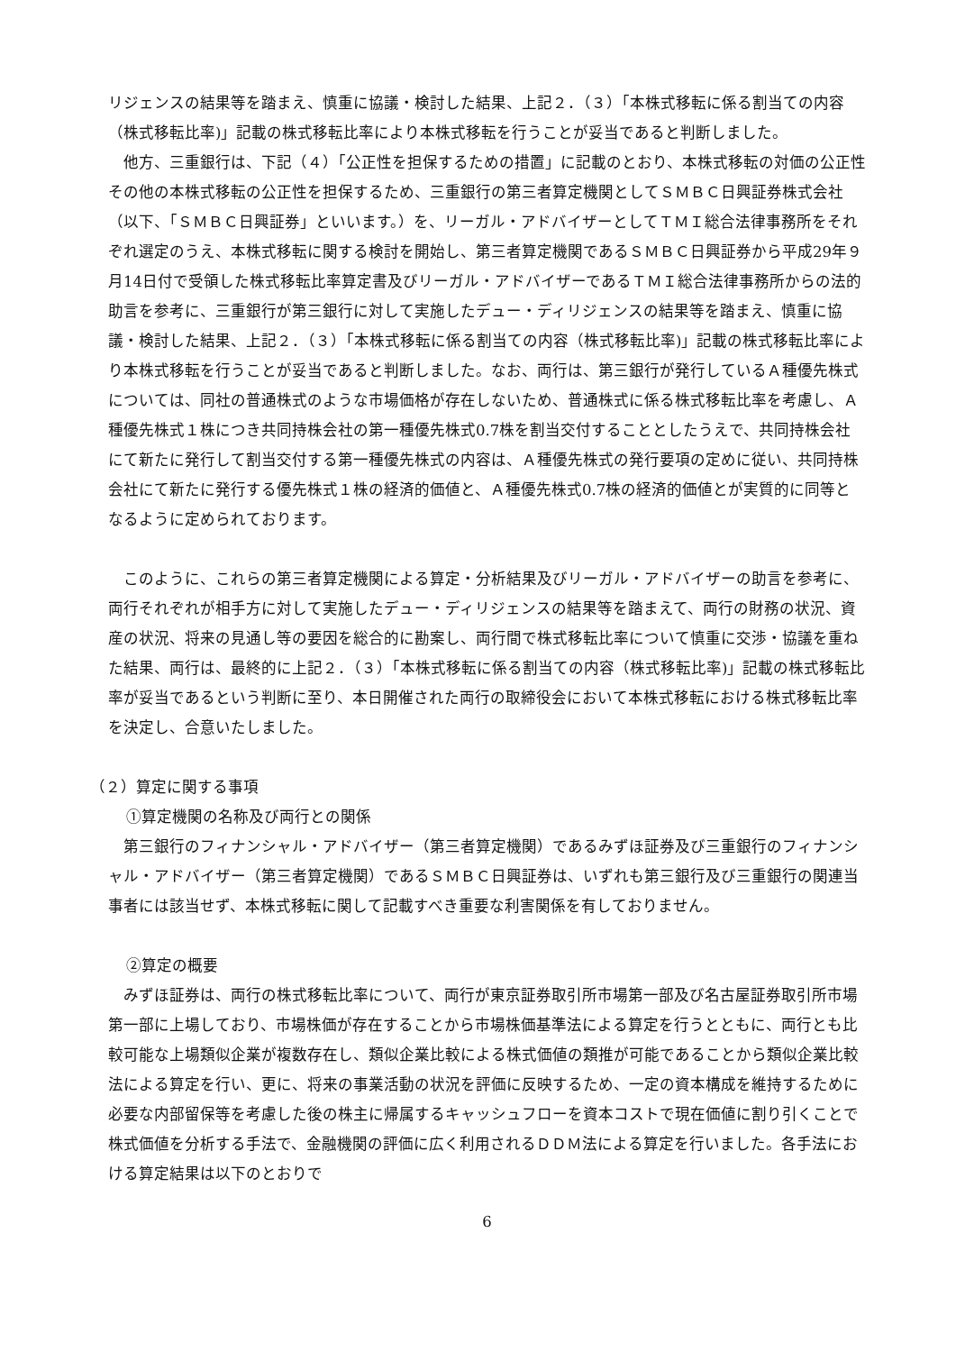リジェンスの結果等を踏まえ、慎重に協議・検討した結果、上記２．（３）「本株式移転に係る割当ての内容（株式移転比率)」記載の株式移転比率により本株式移転を行うことが妥当であると判断しました。
　他方、三重銀行は、下記（４）「公正性を担保するための措置」に記載のとおり、本株式移転の対価の公正性その他の本株式移転の公正性を担保するため、三重銀行の第三者算定機関としてＳＭＢＣ日興証券株式会社（以下、「ＳＭＢＣ日興証券」といいます。）を、リーガル・アドバイザーとしてＴＭＩ総合法律事務所をそれぞれ選定のうえ、本株式移転に関する検討を開始し、第三者算定機関であるＳＭＢＣ日興証券から平成29年９月14日付で受領した株式移転比率算定書及びリーガル・アドバイザーであるＴＭＩ総合法律事務所からの法的助言を参考に、三重銀行が第三銀行に対して実施したデュー・ディリジェンスの結果等を踏まえ、慎重に協議・検討した結果、上記２．（３）「本株式移転に係る割当ての内容（株式移転比率)」記載の株式移転比率により本株式移転を行うことが妥当であると判断しました。なお、両行は、第三銀行が発行しているＡ種優先株式については、同社の普通株式のような市場価格が存在しないため、普通株式に係る株式移転比率を考慮し、Ａ種優先株式１株につき共同持株会社の第一種優先株式0.7株を割当交付することとしたうえで、共同持株会社にて新たに発行して割当交付する第一種優先株式の内容は、Ａ種優先株式の発行要項の定めに従い、共同持株会社にて新たに発行する優先株式１株の経済的価値と、Ａ種優先株式0.7株の経済的価値とが実質的に同等となるように定められております。
　このように、これらの第三者算定機関による算定・分析結果及びリーガル・アドバイザーの助言を参考に、両行それぞれが相手方に対して実施したデュー・ディリジェンスの結果等を踏まえて、両行の財務の状況、資産の状況、将来の見通し等の要因を総合的に勘案し、両行間で株式移転比率について慎重に交渉・協議を重ねた結果、両行は、最終的に上記２．（３）「本株式移転に係る割当ての内容（株式移転比率)」記載の株式移転比率が妥当であるという判断に至り、本日開催された両行の取締役会において本株式移転における株式移転比率を決定し、合意いたしました。
（２）算定に関する事項
①算定機関の名称及び両行との関係
　第三銀行のフィナンシャル・アドバイザー（第三者算定機関）であるみずほ証券及び三重銀行のフィナンシャル・アドバイザー（第三者算定機関）であるＳＭＢＣ日興証券は、いずれも第三銀行及び三重銀行の関連当事者には該当せず、本株式移転に関して記載すべき重要な利害関係を有しておりません。
②算定の概要
　みずほ証券は、両行の株式移転比率について、両行が東京証券取引所市場第一部及び名古屋証券取引所市場第一部に上場しており、市場株価が存在することから市場株価基準法による算定を行うとともに、両行とも比較可能な上場類似企業が複数存在し、類似企業比較による株式価値の類推が可能であることから類似企業比較法による算定を行い、更に、将来の事業活動の状況を評価に反映するため、一定の資本構成を維持するために必要な内部留保等を考慮した後の株主に帰属するキャッシュフローを資本コストで現在価値に割り引くことで株式価値を分析する手法で、金融機関の評価に広く利用されるＤＤＭ法による算定を行いました。各手法における算定結果は以下のとおりで
6